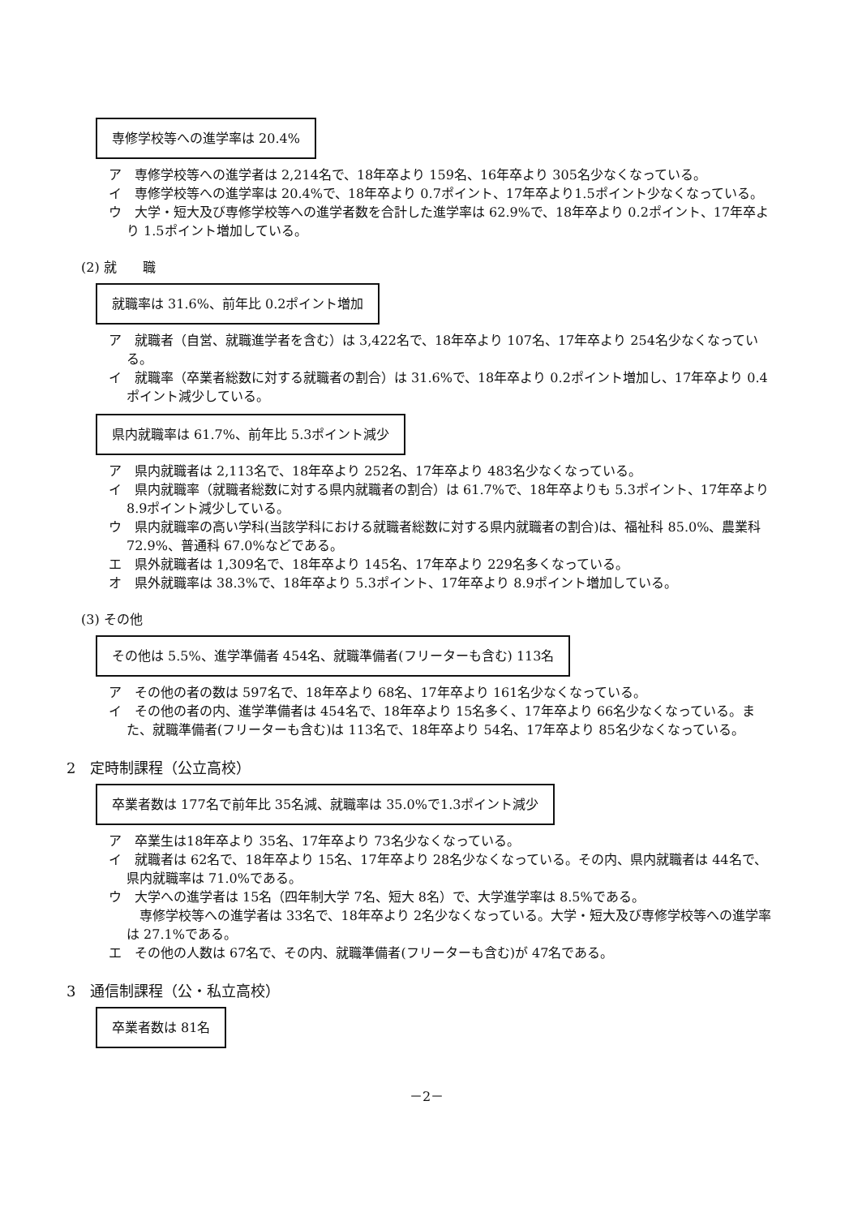専修学校等への進学率は 20.4%
ア　専修学校等への進学者は 2,214名で、18年卒より 159名、16年卒より 305名少なくなっている。
イ　専修学校等への進学率は 20.4%で、18年卒より 0.7ポイント、17年卒より1.5ポイント少なくなっている。
ウ　大学・短大及び専修学校等への進学者数を合計した進学率は 62.9%で、18年卒より 0.2ポイント、17年卒より 1.5ポイント増加している。
(2) 就　　職
就職率は 31.6%、前年比 0.2ポイント増加
ア　就職者（自営、就職進学者を含む）は 3,422名で、18年卒より 107名、17年卒より 254名少なくなっている。
イ　就職率（卒業者総数に対する就職者の割合）は 31.6%で、18年卒より 0.2ポイント増加し、17年卒より 0.4ポイント減少している。
県内就職率は 61.7%、前年比 5.3ポイント減少
ア　県内就職者は 2,113名で、18年卒より 252名、17年卒より 483名少なくなっている。
イ　県内就職率（就職者総数に対する県内就職者の割合）は 61.7%で、18年卒よりも 5.3ポイント、17年卒より 8.9ポイント減少している。
ウ　県内就職率の高い学科(当該学科における就職者総数に対する県内就職者の割合)は、福祉科 85.0%、農業科72.9%、普通科 67.0%などである。
エ　県外就職者は 1,309名で、18年卒より 145名、17年卒より 229名多くなっている。
オ　県外就職率は 38.3%で、18年卒より 5.3ポイント、17年卒より 8.9ポイント増加している。
(3) その他
その他は 5.5%、進学準備者 454名、就職準備者(フリーターも含む) 113名
ア　その他の者の数は 597名で、18年卒より 68名、17年卒より 161名少なくなっている。
イ　その他の者の内、進学準備者は 454名で、18年卒より 15名多く、17年卒より 66名少なくなっている。また、就職準備者(フリーターも含む)は 113名で、18年卒より 54名、17年卒より 85名少なくなっている。
2　定時制課程（公立高校）
卒業者数は 177名で前年比 35名減、就職率は 35.0%で1.3ポイント減少
ア　卒業生は18年卒より 35名、17年卒より 73名少なくなっている。
イ　就職者は 62名で、18年卒より 15名、17年卒より 28名少なくなっている。その内、県内就職者は 44名で、県内就職率は 71.0%である。
ウ　大学への進学者は 15名（四年制大学 7名、短大 8名）で、大学進学率は 8.5%である。
　専修学校等への進学者は 33名で、18年卒より 2名少なくなっている。大学・短大及び専修学校等への進学率は 27.1%である。
エ　その他の人数は 67名で、その内、就職準備者(フリーターも含む)が 47名である。
3　通信制課程（公・私立高校）
卒業者数は 81名
－2－